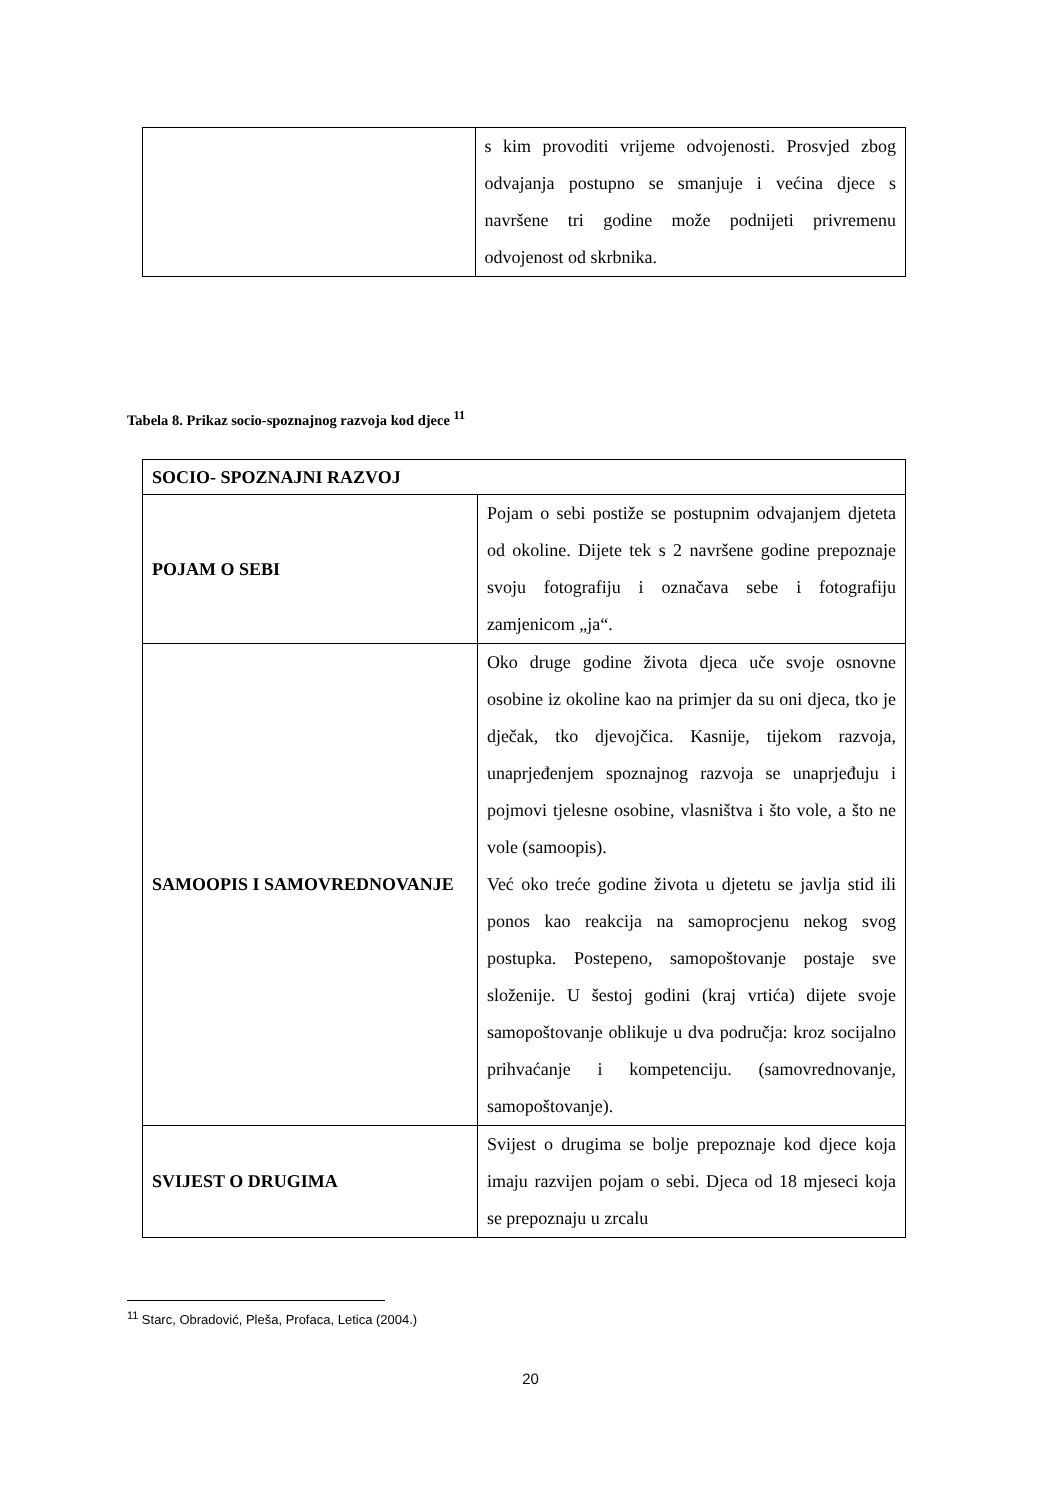| | s kim provoditi vrijeme odvojenosti. Prosvjed zbog odvajanja postupno se smanjuje i većina djece s navršene tri godine može podnijeti privremenu odvojenost od skrbnika. |
Tabela 8. Prikaz socio-spoznajnog razvoja kod djece <sup>11</sup>
| SOCIO- SPOZNAJNI RAZVOJ | |
| POJAM O SEBI | Pojam o sebi postiže se postupnim odvajanjem djeteta od okoline. Dijete tek s 2 navršene godine prepoznaje svoju fotografiju i označava sebe i fotografiju zamjenicom „ja“. |
| SAMOOPIS I SAMOVREDNOVANJE | Oko druge godine života djeca uče svoje osnovne osobine iz okoline kao na primjer da su oni djeca, tko je dječak, tko djevojčica. Kasnije, tijekom razvoja, unaprjeđenjem spoznajnog razvoja se unaprjeđuju i pojmovi tjelesne osobine, vlasništva i što vole, a što ne vole (samoopis). Već oko treće godine života u djetetu se javlja stid ili ponos kao reakcija na samoprocjenu nekog svog postupka. Postepeno, samopoštovanje postaje sve složenije. U šestoj godini (kraj vrtića) dijete svoje samopoštovanje oblikuje u dva područja: kroz socijalno prihvaćanje i kompetenciju. (samovrednovanje, samopoštovanje). |
| SVIJEST O DRUGIMA | Svijest o drugima se bolje prepoznaje kod djece koja imaju razvijen pojam o sebi. Djeca od 18 mjeseci koja se prepoznaju u zrcalu |
<sup>11</sup> Starc, Obradović, Pleša, Profaca, Letica (2004.)
20